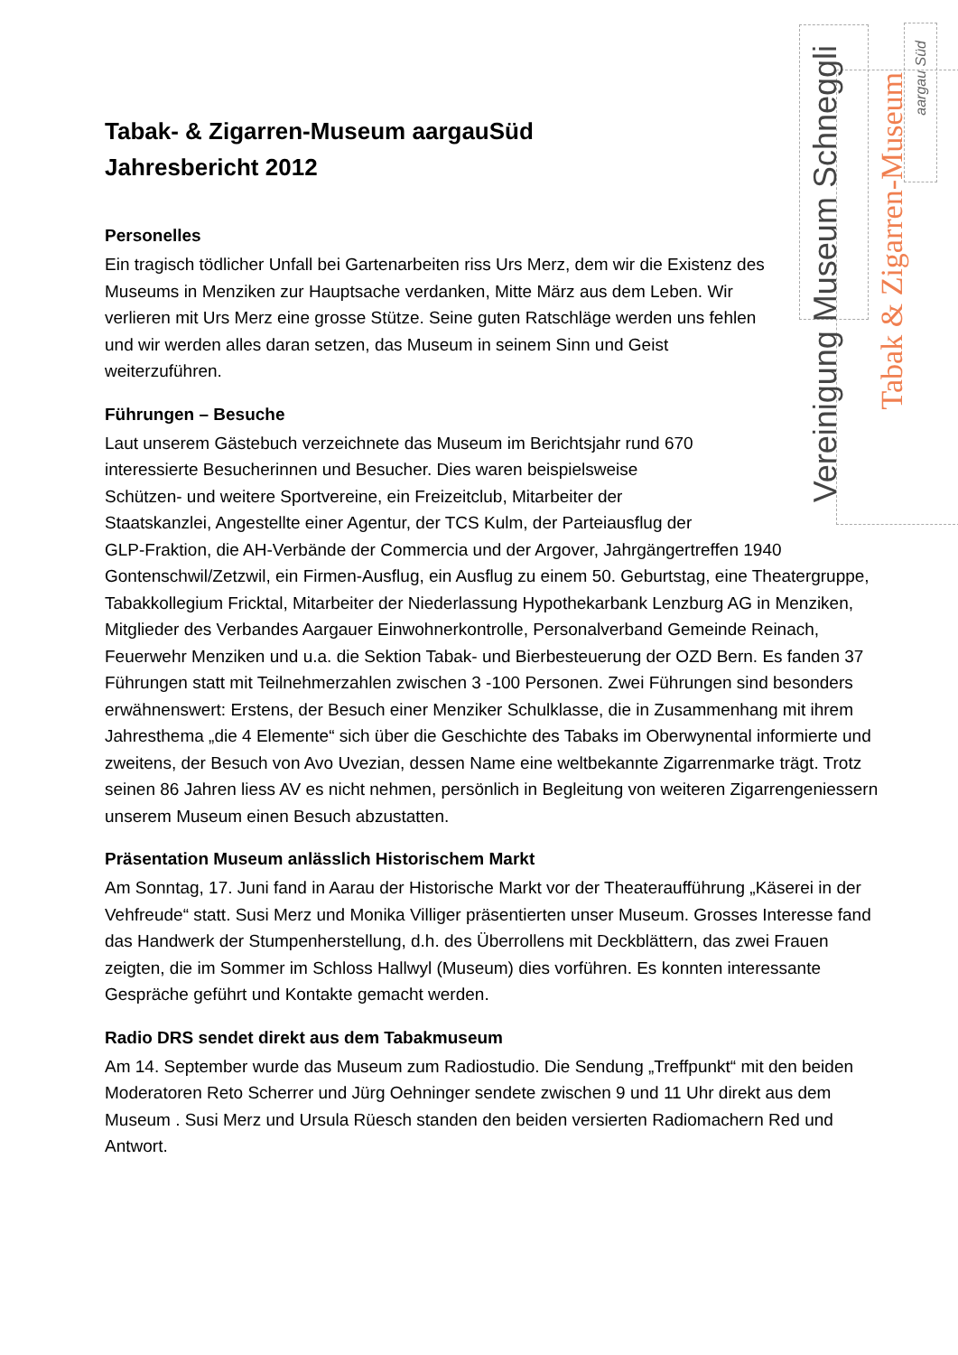Vereinigung Museum Schneggli
Tabak & Zigarren-Museum
aargau Süd
Tabak- & Zigarren-Museum aargauSüd
Jahresbericht 2012
Personelles
Ein tragisch tödlicher Unfall bei Gartenarbeiten riss Urs Merz, dem wir die Existenz des Museums in Menziken zur Hauptsache verdanken, Mitte März aus dem Leben. Wir verlieren mit Urs Merz eine grosse Stütze. Seine guten Ratschläge werden uns fehlen und wir werden alles daran setzen, das Museum in seinem Sinn und Geist weiterzuführen.
Führungen – Besuche
Laut unserem Gästebuch verzeichnete das Museum im Berichtsjahr rund 670
interessierte Besucherinnen und Besucher. Dies waren beispielsweise
Schützen- und weitere Sportvereine, ein Freizeitclub, Mitarbeiter der
Staatskanzlei, Angestellte einer Agentur, der TCS Kulm, der Parteiausflug der
GLP-Fraktion, die AH-Verbände der Commercia und der Argover, Jahrgängertreffen 1940 Gontenschwil/Zetzwil, ein Firmen-Ausflug, ein Ausflug zu einem 50. Geburtstag, eine Theatergruppe, Tabakkollegium Fricktal, Mitarbeiter der Niederlassung Hypothekarbank Lenzburg AG in Menziken, Mitglieder des Verbandes Aargauer Einwohnerkontrolle, Personalverband Gemeinde Reinach, Feuerwehr Menziken und u.a. die Sektion Tabak- und Bierbesteuerung der OZD Bern. Es fanden 37 Führungen statt mit Teilnehmerzahlen zwischen 3 -100 Personen. Zwei Führungen sind besonders erwähnenswert: Erstens, der Besuch einer Menziker Schulklasse, die in Zusammenhang mit ihrem Jahresthema „die 4 Elemente“ sich über die Geschichte des Tabaks im Oberwynental informierte und zweitens, der Besuch von Avo Uvezian, dessen Name eine weltbekannte Zigarrenmarke trägt. Trotz seinen 86 Jahren liess AV es nicht nehmen, persönlich in Begleitung von weiteren Zigarrengeniessern unserem Museum einen Besuch abzustatten.
Präsentation Museum anlässlich Historischem Markt
Am Sonntag, 17. Juni fand in Aarau der Historische Markt vor der Theateraufführung „Käserei in der Vehfreude“ statt. Susi Merz und Monika Villiger präsentierten unser Museum. Grosses Interesse fand das Handwerk der Stumpenherstellung, d.h. des Überrollens mit Deckblättern, das zwei Frauen zeigten, die im Sommer im Schloss Hallwyl (Museum) dies vorführen. Es konnten interessante Gespräche geführt und Kontakte gemacht werden.
Radio DRS sendet direkt aus dem Tabakmuseum
Am 14. September wurde das Museum zum Radiostudio. Die Sendung „Treffpunkt“ mit den beiden Moderatoren Reto Scherrer und Jürg Oehninger sendete zwischen 9 und 11 Uhr direkt aus dem Museum . Susi Merz und Ursula Rüesch standen den beiden versierten Radiomachern Red und Antwort.